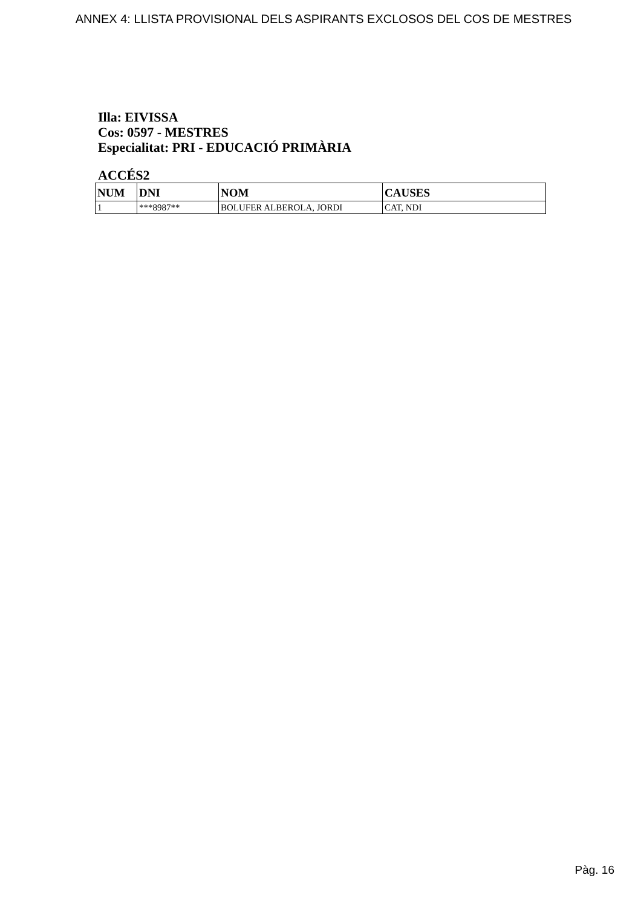ANNEX 4: LLISTA PROVISIONAL DELS ASPIRANTS EXCLOSOS DEL COS DE MESTRES
Illa: EIVISSA
Cos: 0597 - MESTRES
Especialitat: PRI - EDUCACIÓ PRIMÀRIA
ACCÉS2
| NUM | DNI | NOM | CAUSES |
| --- | --- | --- | --- |
| 1 | ***8987** | BOLUFER ALBEROLA, JORDI | CAT, NDI |
Pàg. 16